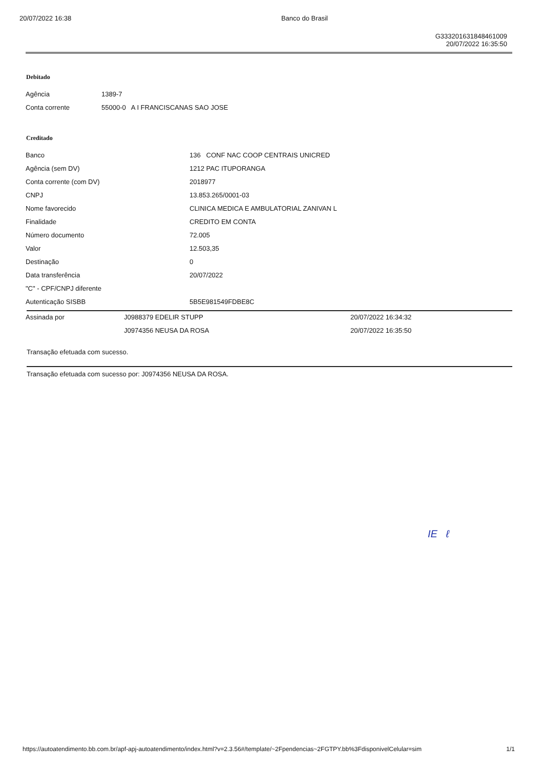20/07/2022 16:38 Banco do Brasil
G333201631848461009
20/07/2022 16:35:50
Debitado
| Agência | 1389-7 |
| Conta corrente | 55000-0 A I FRANCISCANAS SAO JOSE |
Creditado
| Banco | 136 CONF NAC COOP CENTRAIS UNICRED |
| Agência (sem DV) | 1212 PAC ITUPORANGA |
| Conta corrente (com DV) | 2018977 |
| CNPJ | 13.853.265/0001-03 |
| Nome favorecido | CLINICA MEDICA E AMBULATORIAL ZANIVAN L |
| Finalidade | CREDITO EM CONTA |
| Número documento | 72.005 |
| Valor | 12.503,35 |
| Destinação | 0 |
| Data transferência | 20/07/2022 |
| "C" - CPF/CNPJ diferente | |
| Autenticação SISBB | 5B5E981549FDBE8C |
| Assinada por | J0988379 EDELIR STUPP | 20/07/2022 16:34:32 |
| | J0974356 NEUSA DA ROSA | 20/07/2022 16:35:50 |
Transação efetuada com sucesso.
Transação efetuada com sucesso por: J0974356 NEUSA DA ROSA.
IE ℓ
https://autoatendimento.bb.com.br/apf-apj-autoatendimento/index.html?v=2.3.56#/template/~2Fpendencias~2FGTPY.bb%3FdisponivelCelular=sim 1/1